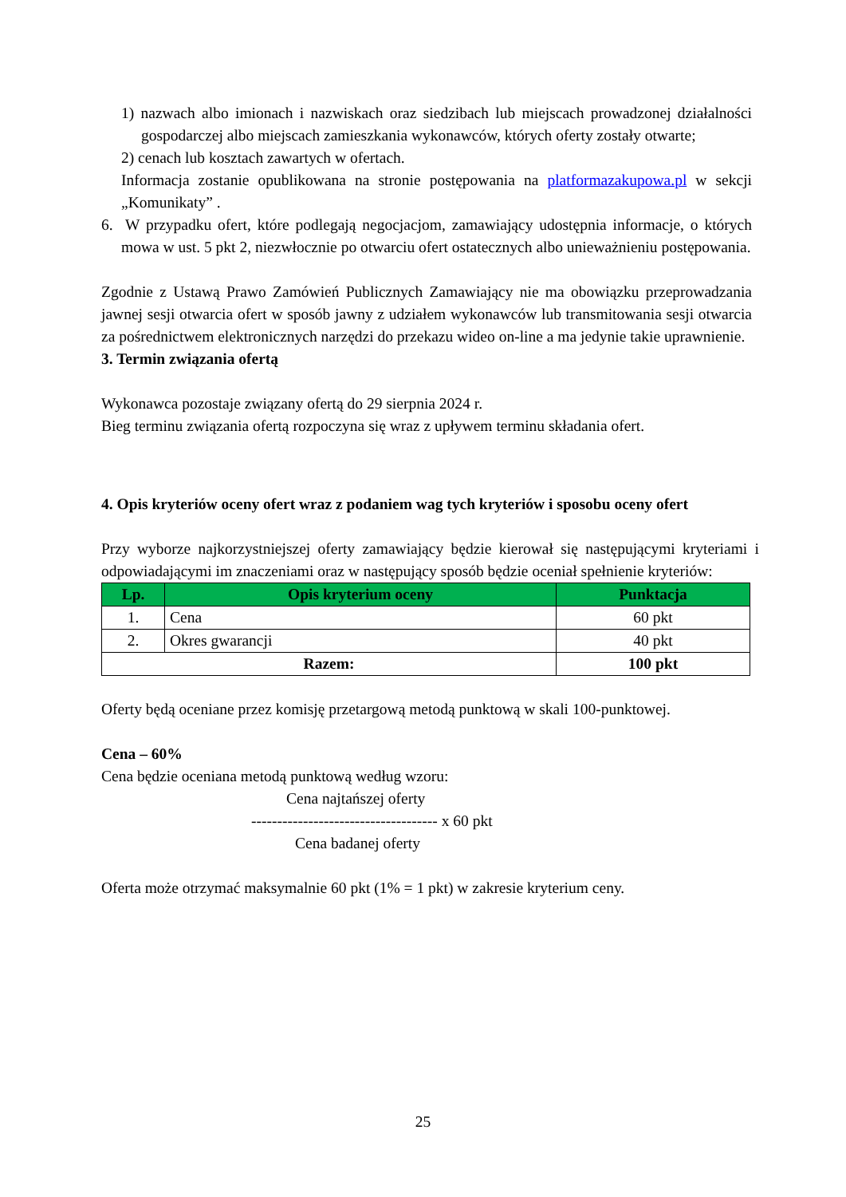1) nazwach albo imionach i nazwiskach oraz siedzibach lub miejscach prowadzonej działalności gospodarczej albo miejscach zamieszkania wykonawców, których oferty zostały otwarte;
2) cenach lub kosztach zawartych w ofertach.
Informacja zostanie opublikowana na stronie postępowania na platformazakupowa.pl w sekcji „Komunikaty” .
6. W przypadku ofert, które podlegają negocjacjom, zamawiający udostępnia informacje, o których mowa w ust. 5 pkt 2, niezwłocznie po otwarciu ofert ostatecznych albo unieważnieniu postępowania.
Zgodnie z Ustawą Prawo Zamówień Publicznych Zamawiający nie ma obowiązku przeprowadzania jawnej sesji otwarcia ofert w sposób jawny z udziałem wykonawców lub transmitowania sesji otwarcia za pośrednictwem elektronicznych narzędzi do przekazu wideo on-line a ma jedynie takie uprawnienie.
3. Termin związania ofertą
Wykonawca pozostaje związany ofertą do 29 sierpnia 2024 r.
Bieg terminu związania ofertą rozpoczyna się wraz z upływem terminu składania ofert.
4. Opis kryteriów oceny ofert wraz z podaniem wag tych kryteriów i sposobu oceny ofert
Przy wyborze najkorzystniejszej oferty zamawiający będzie kierował się następującymi kryteriami i odpowiadającymi im znaczeniami oraz w następujący sposób będzie oceniał spełnienie kryteriów:
| Lp. | Opis kryterium oceny | Punktacja |
| --- | --- | --- |
| 1. | Cena | 60 pkt |
| 2. | Okres gwarancji | 40 pkt |
| Razem: | | 100 pkt |
Oferty będą oceniane przez komisję przetargową metodą punktową w skali 100-punktowej.
Cena – 60%
Cena będzie oceniana metodą punktową według wzoru:
Cena najtańszej oferty
------------------------------------ x 60 pkt
Cena badanej oferty
Oferta może otrzymać maksymalnie 60 pkt (1% = 1 pkt) w zakresie kryterium ceny.
25